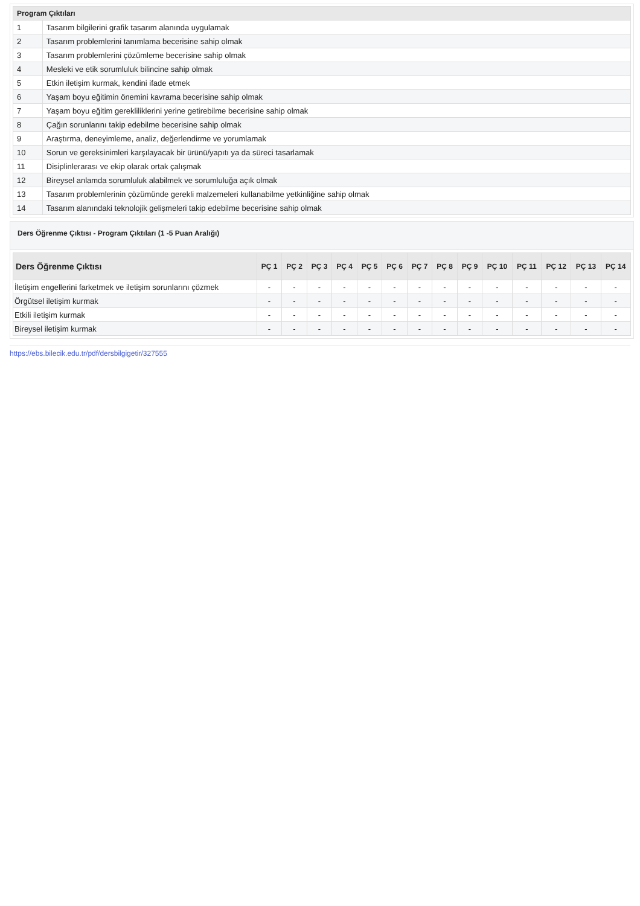| Program Çıktıları | |
| --- | --- |
| 1 | Tasarım bilgilerini grafik tasarım alanında uygulamak |
| 2 | Tasarım problemlerini tanımlama becerisine sahip olmak |
| 3 | Tasarım problemlerini çözümleme becerisine sahip olmak |
| 4 | Mesleki ve etik sorumluluk bilincine sahip olmak |
| 5 | Etkin iletişim kurmak, kendini ifade etmek |
| 6 | Yaşam boyu eğitimin önemini kavrama becerisine sahip olmak |
| 7 | Yaşam boyu eğitim gerekliliklerini yerine getirebilme becerisine sahip olmak |
| 8 | Çağın sorunlarını takip edebilme becerisine sahip olmak |
| 9 | Araştırma, deneyimleme, analiz, değerlendirme ve yorumlamak |
| 10 | Sorun ve gereksinimleri karşılayacak bir ürünü/yapıtı ya da süreci tasarlamak |
| 11 | Disiplinlerarası ve ekip olarak ortak çalışmak |
| 12 | Bireysel anlamda sorumluluk alabilmek ve sorumluluğa açık olmak |
| 13 | Tasarım problemlerinin çözümünde gerekli malzemeleri kullanabilme yetkinliğine sahip olmak |
| 14 | Tasarım alanındaki teknolojik gelişmeleri takip edebilme becerisine sahip olmak |
Ders Öğrenme Çıktısı - Program Çıktıları (1 -5 Puan Aralığı)
| Ders Öğrenme Çıktısı | PÇ 1 | PÇ 2 | PÇ 3 | PÇ 4 | PÇ 5 | PÇ 6 | PÇ 7 | PÇ 8 | PÇ 9 | PÇ 10 | PÇ 11 | PÇ 12 | PÇ 13 | PÇ 14 |
| --- | --- | --- | --- | --- | --- | --- | --- | --- | --- | --- | --- | --- | --- | --- |
| İletişim engellerini farketmek ve iletişim sorunlarını çözmek | - | - | - | - | - | - | - | - | - | - | - | - | - | - |
| Örgütsel iletişim kurmak | - | - | - | - | - | - | - | - | - | - | - | - | - | - |
| Etkili iletişim kurmak | - | - | - | - | - | - | - | - | - | - | - | - | - | - |
| Bireysel iletişim kurmak | - | - | - | - | - | - | - | - | - | - | - | - | - | - |
https://ebs.bilecik.edu.tr/pdf/dersbilgigetir/327555